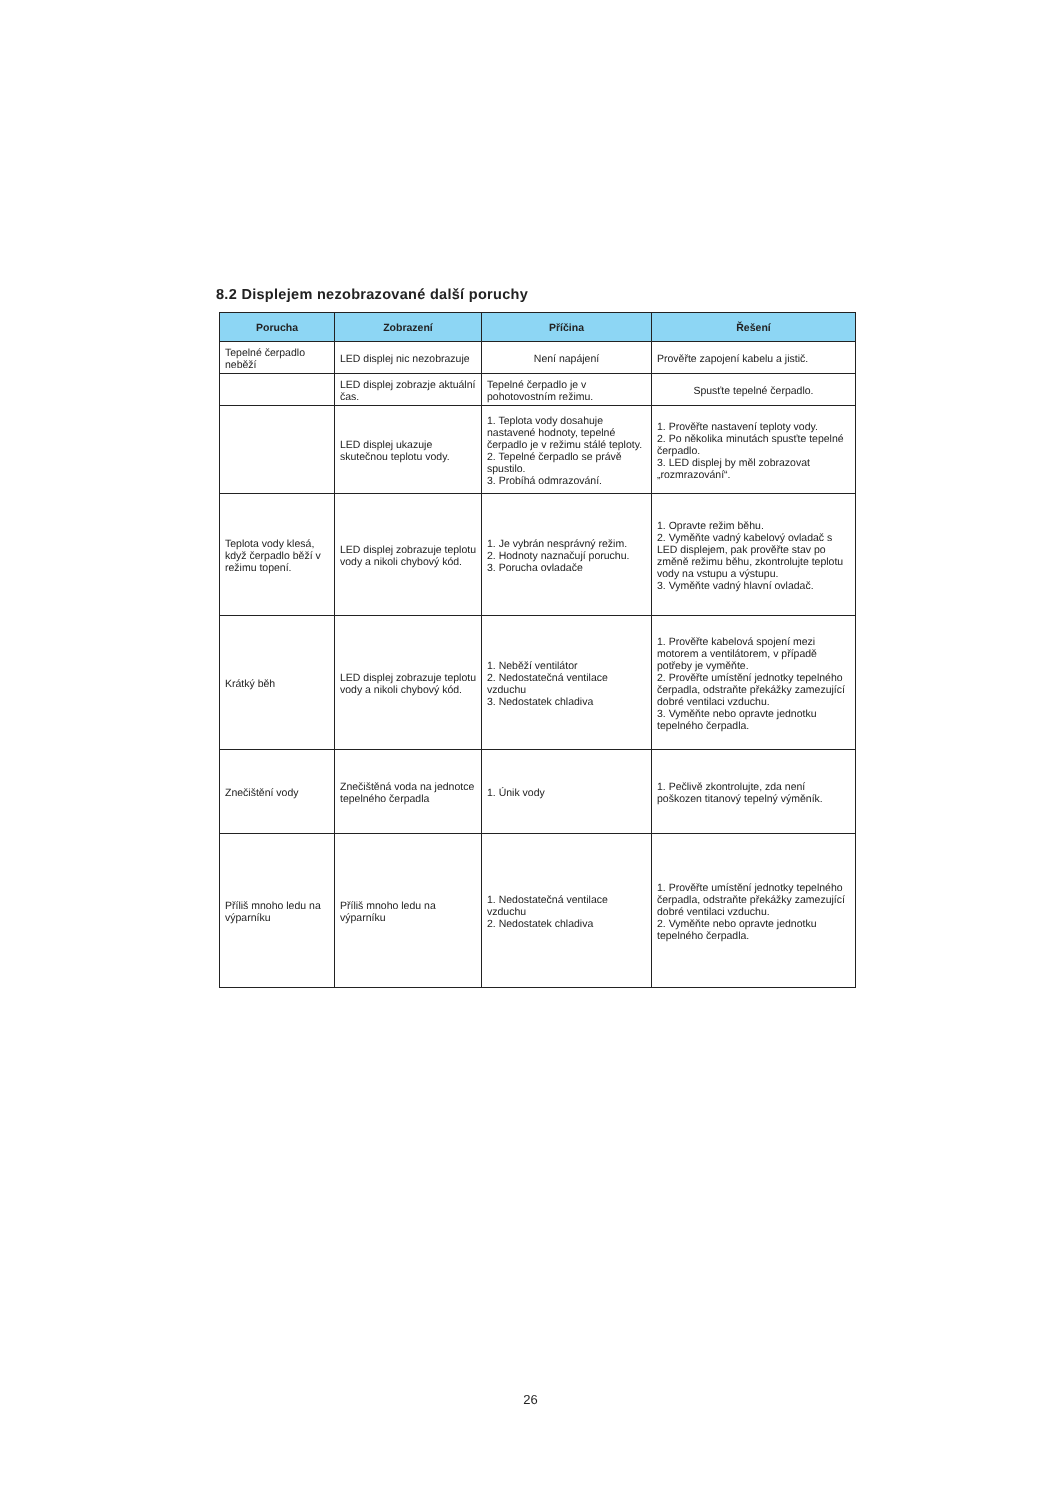8.2 Displejem nezobrazované další poruchy
| Porucha | Zobrazení | Příčina | Řešení |
| --- | --- | --- | --- |
| Tepelné čerpadlo neběží | LED displej nic nezobrazuje | Není napájení | Prověřte zapojení kabelu a jistič. |
| | LED displej zobrazje aktuální čas. | Tepelné čerpadlo je v pohotovostním režimu. | Spusťte tepelné čerpadlo. |
| | LED displej ukazuje skutečnou teplotu vody. | 1. Teplota vody dosahuje nastavené hodnoty, tepelné čerpadlo je v režimu stálé teploty. 2. Tepelné čerpadlo se právě spustilo. 3. Probíhá odmrazování. | 1. Prověřte nastavení teploty vody. 2. Po několika minutách spusťte tepelné čerpadlo. 3. LED displej by měl zobrazovat „rozmrazování“. |
| Teplota vody klesá, když čerpadlo běží v režimu topení. | LED displej zobrazuje teplotu vody a nikoli chybový kód. | 1. Je vybrán nesprávný režim. 2. Hodnoty naznačují poruchu. 3. Porucha ovladače | 1. Opravte režim běhu. 2. Vyměňte vadný kabelový ovladač s LED displejem, pak prověřte stav po změně režimu běhu, zkontrolujte teplotu vody na vstupu a výstupu. 3. Vyměňte vadný hlavní ovladač. |
| Krátký běh | LED displej zobrazuje teplotu vody a nikoli chybový kód. | 1. Neběží ventilátor 2. Nedostatečná ventilace vzduchu 3. Nedostatek chladiva | 1. Prověřte kabelová spojení mezi motorem a ventilátorem, v případě potřeby je vyměňte. 2. Prověřte umístění jednotky tepelného čerpadla, odstraňte překážky zamezující dobré ventilaci vzduchu. 3. Vyměňte nebo opravte jednotku tepelného čerpadla. |
| Znečištění vody | Znečištěná voda na jednotce tepelného čerpadla | 1. Únik vody | 1. Pečlivě zkontrolujte, zda není poškozen titanový tepelný výměník. |
| Příliš mnoho ledu na výparníku | Příliš mnoho ledu na výparníku | 1. Nedostatečná ventilace vzduchu 2. Nedostatek chladiva | 1. Prověřte umístění jednotky tepelného čerpadla, odstraňte překážky zamezující dobré ventilaci vzduchu. 2. Vyměňte nebo opravte jednotku tepelného čerpadla. |
26